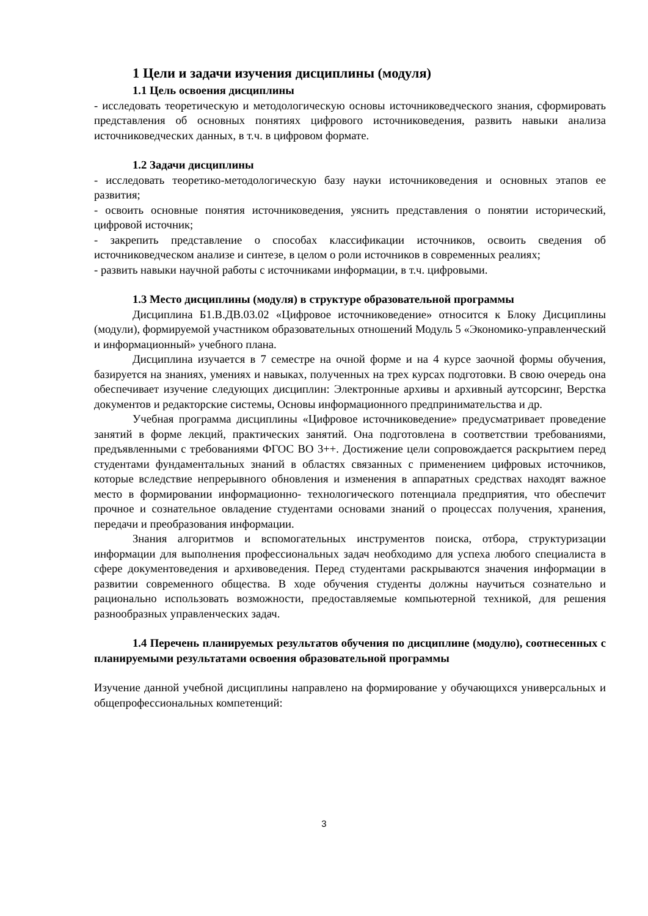1 Цели и задачи изучения дисциплины (модуля)
1.1 Цель освоения дисциплины
- исследовать теоретическую и методологическую основы источниковедческого знания, сформировать представления об основных понятиях цифрового источниковедения, развить навыки анализа источниковедческих данных, в т.ч. в цифровом формате.
1.2 Задачи дисциплины
- исследовать теоретико-методологическую базу науки источниковедения и основных этапов ее развития;
- освоить основные понятия источниковедения, уяснить представления о понятии исторический, цифровой источник;
- закрепить представление о способах классификации источников, освоить сведения об источниковедческом анализе и синтезе, в целом о роли источников в современных реалиях;
- развить навыки научной работы с источниками информации, в т.ч. цифровыми.
1.3 Место дисциплины (модуля) в структуре образовательной программы
Дисциплина Б1.В.ДВ.03.02 «Цифровое источниковедение» относится к Блоку Дисциплины (модули), формируемой участником образовательных отношений Модуль 5 «Экономико-управленческий и информационный» учебного плана.
Дисциплина изучается в 7 семестре на очной форме и на 4 курсе заочной формы обучения, базируется на знаниях, умениях и навыках, полученных на трех курсах подготовки. В свою очередь она обеспечивает изучение следующих дисциплин: Электронные архивы и архивный аутсорсинг, Верстка документов и редакторские системы, Основы информационного предпринимательства и др.
Учебная программа дисциплины «Цифровое источниковедение» предусматривает проведение занятий в форме лекций, практических занятий. Она подготовлена в соответствии требованиями, предъявленными с требованиями ФГОС ВО 3++. Достижение цели сопровождается раскрытием перед студентами фундаментальных знаний в областях связанных с применением цифровых источников, которые вследствие непрерывного обновления и изменения в аппаратных средствах находят важное место в формировании информационно- технологического потенциала предприятия, что обеспечит прочное и сознательное овладение студентами основами знаний о процессах получения, хранения, передачи и преобразования информации.
Знания алгоритмов и вспомогательных инструментов поиска, отбора, структуризации информации для выполнения профессиональных задач необходимо для успеха любого специалиста в сфере документоведения и архивоведения. Перед студентами раскрываются значения информации в развитии современного общества. В ходе обучения студенты должны научиться сознательно и рационально использовать возможности, предоставляемые компьютерной техникой, для решения разнообразных управленческих задач.
1.4 Перечень планируемых результатов обучения по дисциплине (модулю), соотнесенных с планируемыми результатами освоения образовательной программы
Изучение данной учебной дисциплины направлено на формирование у обучающихся универсальных и общепрофессиональных компетенций:
3